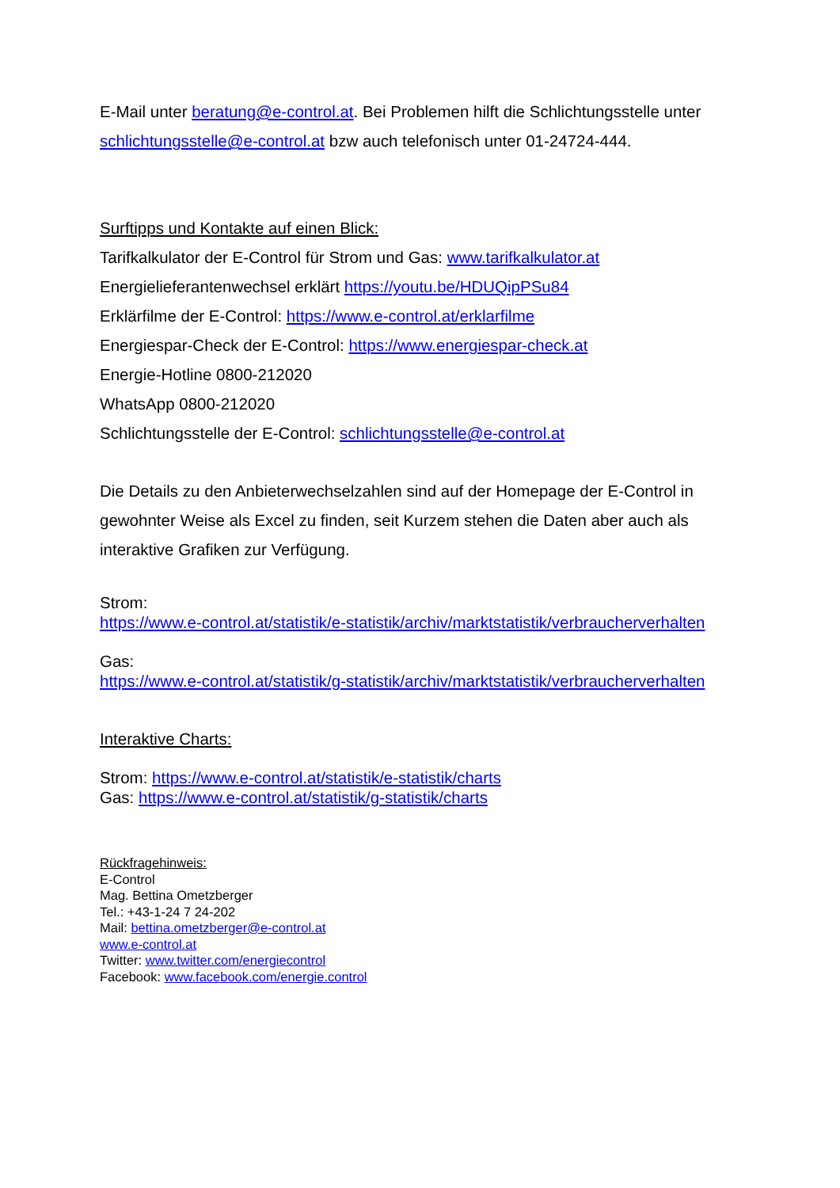E-Mail unter beratung@e-control.at. Bei Problemen hilft die Schlichtungsstelle unter schlichtungsstelle@e-control.at bzw auch telefonisch unter 01-24724-444.
Surftipps und Kontakte auf einen Blick:
Tarifkalkulator der E-Control für Strom und Gas: www.tarifkalkulator.at
Energielieferantenwechsel erklärt https://youtu.be/HDUQipPSu84
Erklärfilme der E-Control: https://www.e-control.at/erklarfilme
Energiespar-Check der E-Control: https://www.energiespar-check.at
Energie-Hotline 0800-212020
WhatsApp 0800-212020
Schlichtungsstelle der E-Control: schlichtungsstelle@e-control.at
Die Details zu den Anbieterwechselzahlen sind auf der Homepage der E-Control in gewohnter Weise als Excel zu finden, seit Kurzem stehen die Daten aber auch als interaktive Grafiken zur Verfügung.
Strom:
https://www.e-control.at/statistik/e-statistik/archiv/marktstatistik/verbraucherverhalten
Gas:
https://www.e-control.at/statistik/g-statistik/archiv/marktstatistik/verbraucherverhalten
Interaktive Charts:
Strom: https://www.e-control.at/statistik/e-statistik/charts
Gas: https://www.e-control.at/statistik/g-statistik/charts
Rückfragehinweis:
E-Control
Mag. Bettina Ometzberger
Tel.: +43-1-24 7 24-202
Mail: bettina.ometzberger@e-control.at
www.e-control.at
Twitter: www.twitter.com/energiecontrol
Facebook: www.facebook.com/energie.control